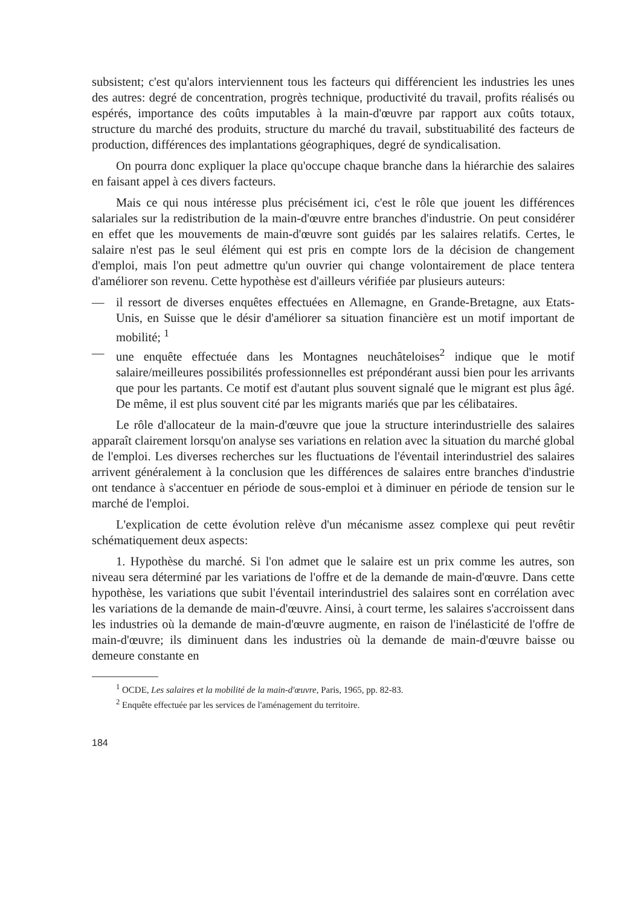subsistent; c'est qu'alors interviennent tous les facteurs qui différencient les industries les unes des autres: degré de concentration, progrès technique, productivité du travail, profits réalisés ou espérés, importance des coûts imputables à la main-d'œuvre par rapport aux coûts totaux, structure du marché des produits, structure du marché du travail, substituabilité des facteurs de production, différences des implantations géographiques, degré de syndicalisation.
On pourra donc expliquer la place qu'occupe chaque branche dans la hiérarchie des salaires en faisant appel à ces divers facteurs.
Mais ce qui nous intéresse plus précisément ici, c'est le rôle que jouent les différences salariales sur la redistribution de la main-d'œuvre entre branches d'industrie. On peut considérer en effet que les mouvements de main-d'œuvre sont guidés par les salaires relatifs. Certes, le salaire n'est pas le seul élément qui est pris en compte lors de la décision de changement d'emploi, mais l'on peut admettre qu'un ouvrier qui change volontairement de place tentera d'améliorer son revenu. Cette hypothèse est d'ailleurs vérifiée par plusieurs auteurs:
— il ressort de diverses enquêtes effectuées en Allemagne, en Grande-Bretagne, aux Etats-Unis, en Suisse que le désir d'améliorer sa situation financière est un motif important de mobilité; <sup>1</sup>
— une enquête effectuée dans les Montagnes neuchâteloises<sup>2</sup> indique que le motif salaire/meilleures possibilités professionnelles est prépondérant aussi bien pour les arrivants que pour les partants. Ce motif est d'autant plus souvent signalé que le migrant est plus âgé. De même, il est plus souvent cité par les migrants mariés que par les célibataires.
Le rôle d'allocateur de la main-d'œuvre que joue la structure interindustrielle des salaires apparaît clairement lorsqu'on analyse ses variations en relation avec la situation du marché global de l'emploi. Les diverses recherches sur les fluctuations de l'éventail interindustriel des salaires arrivent généralement à la conclusion que les différences de salaires entre branches d'industrie ont tendance à s'accentuer en période de sous-emploi et à diminuer en période de tension sur le marché de l'emploi.
L'explication de cette évolution relève d'un mécanisme assez complexe qui peut revêtir schématiquement deux aspects:
1. Hypothèse du marché. Si l'on admet que le salaire est un prix comme les autres, son niveau sera déterminé par les variations de l'offre et de la demande de main-d'œuvre. Dans cette hypothèse, les variations que subit l'éventail interindustriel des salaires sont en corrélation avec les variations de la demande de main-d'œuvre. Ainsi, à court terme, les salaires s'accroissent dans les industries où la demande de main-d'œuvre augmente, en raison de l'inélasticité de l'offre de main-d'œuvre; ils diminuent dans les industries où la demande de main-d'œuvre baisse ou demeure constante en
<sup>1</sup> OCDE, Les salaires et la mobilité de la main-d'œuvre, Paris, 1965, pp. 82-83.
<sup>2</sup> Enquête effectuée par les services de l'aménagement du territoire.
184